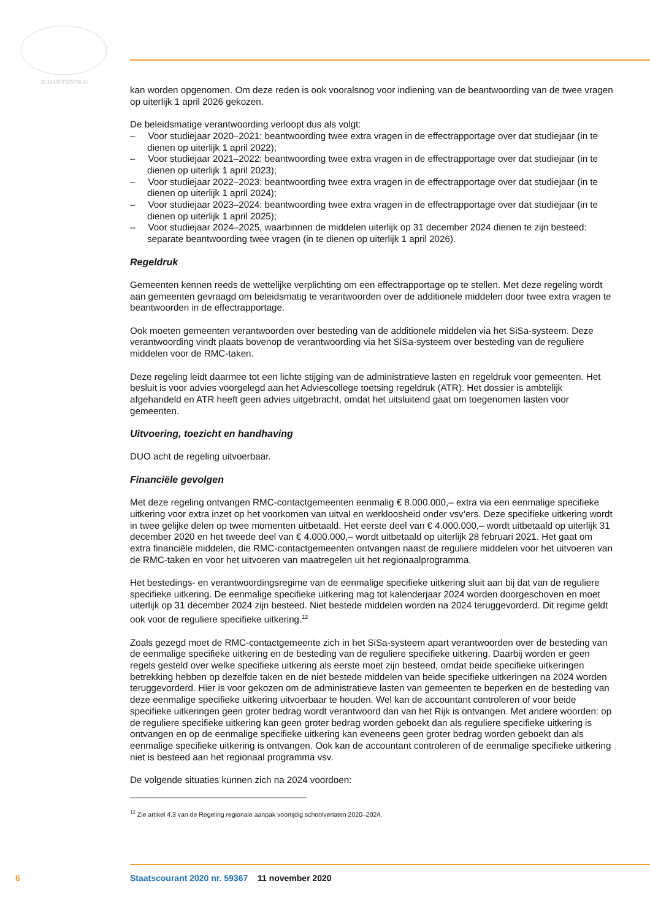JE MAINTIENDRAI
kan worden opgenomen. Om deze reden is ook vooralsnog voor indiening van de beantwoording van de twee vragen op uiterlijk 1 april 2026 gekozen.
De beleidsmatige verantwoording verloopt dus als volgt:
– Voor studiejaar 2020–2021: beantwoording twee extra vragen in de effectrapportage over dat studiejaar (in te dienen op uiterlijk 1 april 2022);
– Voor studiejaar 2021–2022: beantwoording twee extra vragen in de effectrapportage over dat studiejaar (in te dienen op uiterlijk 1 april 2023);
– Voor studiejaar 2022–2023: beantwoording twee extra vragen in de effectrapportage over dat studiejaar (in te dienen op uiterlijk 1 april 2024);
– Voor studiejaar 2023–2024: beantwoording twee extra vragen in de effectrapportage over dat studiejaar (in te dienen op uiterlijk 1 april 2025);
– Voor studiejaar 2024–2025, waarbinnen de middelen uiterlijk op 31 december 2024 dienen te zijn besteed: separate beantwoording twee vragen (in te dienen op uiterlijk 1 april 2026).
Regeldruk
Gemeenten kennen reeds de wettelijke verplichting om een effectrapportage op te stellen. Met deze regeling wordt aan gemeenten gevraagd om beleidsmatig te verantwoorden over de additionele middelen door twee extra vragen te beantwoorden in de effectrapportage.
Ook moeten gemeenten verantwoorden over besteding van de additionele middelen via het SiSa-systeem. Deze verantwoording vindt plaats bovenop de verantwoording via het SiSa-systeem over besteding van de reguliere middelen voor de RMC-taken.
Deze regeling leidt daarmee tot een lichte stijging van de administratieve lasten en regeldruk voor gemeenten. Het besluit is voor advies voorgelegd aan het Adviescollege toetsing regeldruk (ATR). Het dossier is ambtelijk afgehandeld en ATR heeft geen advies uitgebracht, omdat het uitsluitend gaat om toegenomen lasten voor gemeenten.
Uitvoering, toezicht en handhaving
DUO acht de regeling uitvoerbaar.
Financiële gevolgen
Met deze regeling ontvangen RMC-contactgemeenten eenmalig € 8.000.000,– extra via een eenmalige specifieke uitkering voor extra inzet op het voorkomen van uitval en werkloosheid onder vsv’ers. Deze specifieke uitkering wordt in twee gelijke delen op twee momenten uitbetaald. Het eerste deel van € 4.000.000,– wordt uitbetaald op uiterlijk 31 december 2020 en het tweede deel van € 4.000.000,– wordt uitbetaald op uiterlijk 28 februari 2021. Het gaat om extra financiële middelen, die RMC-contactgemeenten ontvangen naast de reguliere middelen voor het uitvoeren van de RMC-taken en voor het uitvoeren van maatregelen uit het regionaalprogramma.
Het bestedings- en verantwoordingsregime van de eenmalige specifieke uitkering sluit aan bij dat van de reguliere specifieke uitkering. De eenmalige specifieke uitkering mag tot kalenderjaar 2024 worden doorgeschoven en moet uiterlijk op 31 december 2024 zijn besteed. Niet bestede middelen worden na 2024 teruggevorderd. Dit regime geldt ook voor de reguliere specifieke uitkering.<sup>12</sup>
Zoals gezegd moet de RMC-contactgemeente zich in het SiSa-systeem apart verantwoorden over de besteding van de eenmalige specifieke uitkering en de besteding van de reguliere specifieke uitkering. Daarbij worden er geen regels gesteld over welke specifieke uitkering als eerste moet zijn besteed, omdat beide specifieke uitkeringen betrekking hebben op dezelfde taken en de niet bestede middelen van beide specifieke uitkeringen na 2024 worden teruggevorderd. Hier is voor gekozen om de administratieve lasten van gemeenten te beperken en de besteding van deze eenmalige specifieke uitkering uitvoerbaar te houden. Wel kan de accountant controleren of voor beide specifieke uitkeringen geen groter bedrag wordt verantwoord dan van het Rijk is ontvangen. Met andere woorden: op de reguliere specifieke uitkering kan geen groter bedrag worden geboekt dan als reguliere specifieke uitkering is ontvangen en op de eenmalige specifieke uitkering kan eveneens geen groter bedrag worden geboekt dan als eenmalige specifieke uitkering is ontvangen. Ook kan de accountant controleren of de eenmalige specifieke uitkering niet is besteed aan het regionaal programma vsv.
De volgende situaties kunnen zich na 2024 voordoen:
<sup>12</sup> Zie artikel 4.3 van de Regeling regionale aanpak voortijdig schoolverlaten 2020–2024.
6 Staatscourant 2020 nr. 59367 11 november 2020